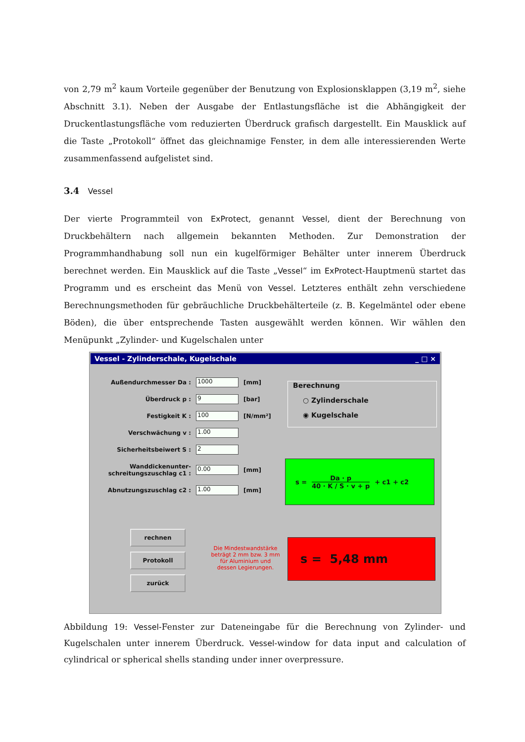von 2,79 m<sup>2</sup> kaum Vorteile gegenüber der Benutzung von Explosionsklappen (3,19 m<sup>2</sup>, siehe Abschnitt 3.1). Neben der Ausgabe der Entlastungsfläche ist die Abhängigkeit der Druckentlastungsfläche vom reduzierten Überdruck grafisch dargestellt. Ein Mausklick auf die Taste „Protokoll“ öffnet das gleichnamige Fenster, in dem alle interessierenden Werte zusammenfassend aufgelistet sind.
3.4 Vessel
Der vierte Programmteil von ExProtect, genannt Vessel, dient der Berechnung von Druckbehältern nach allgemein bekannten Methoden. Zur Demonstration der Programmhandhabung soll nun ein kugelförmiger Behälter unter innerem Überdruck berechnet werden. Ein Mausklick auf die Taste „Vessel“ im ExProtect-Hauptmenü startet das Programm und es erscheint das Menü von Vessel. Letzteres enthält zehn verschiedene Berechnungsmethoden für gebräuchliche Druckbehälterteile (z. B. Kegelmäntel oder ebene Böden), die über entsprechende Tasten ausgewählt werden können. Wir wählen den Menüpunkt „Zylinder- und Kugelschalen unter
Vessel - Zylinderschale, Kugelschale _ □ ×
Außendurchmesser Da : 1000 [mm]
Überdruck p : 9 [bar]
Festigkeit K : 100 [N/mm²]
Verschwächung v : 1.00
Sicherheitsbeiwert S : 2
Wanddickenunter-
schreitungszuschlag c1 : 0.00 [mm]
Abnutzungszuschlag c2 : 1.00 [mm]
Berechnung
○ Zylinderschale
◉ Kugelschale
s = Da · p 40 · K / S · v + p + c1 + c2
rechnen
Protokoll
zurück
Die Mindestwandstärke beträgt 2 mm bzw. 3 mm für Aluminium und dessen Legierungen.
s = 5,48 mm
Abbildung 19: Vessel-Fenster zur Dateneingabe für die Berechnung von Zylinder- und Kugelschalen unter innerem Überdruck. Vessel-window for data input and calculation of cylindrical or spherical shells standing under inner overpressure.